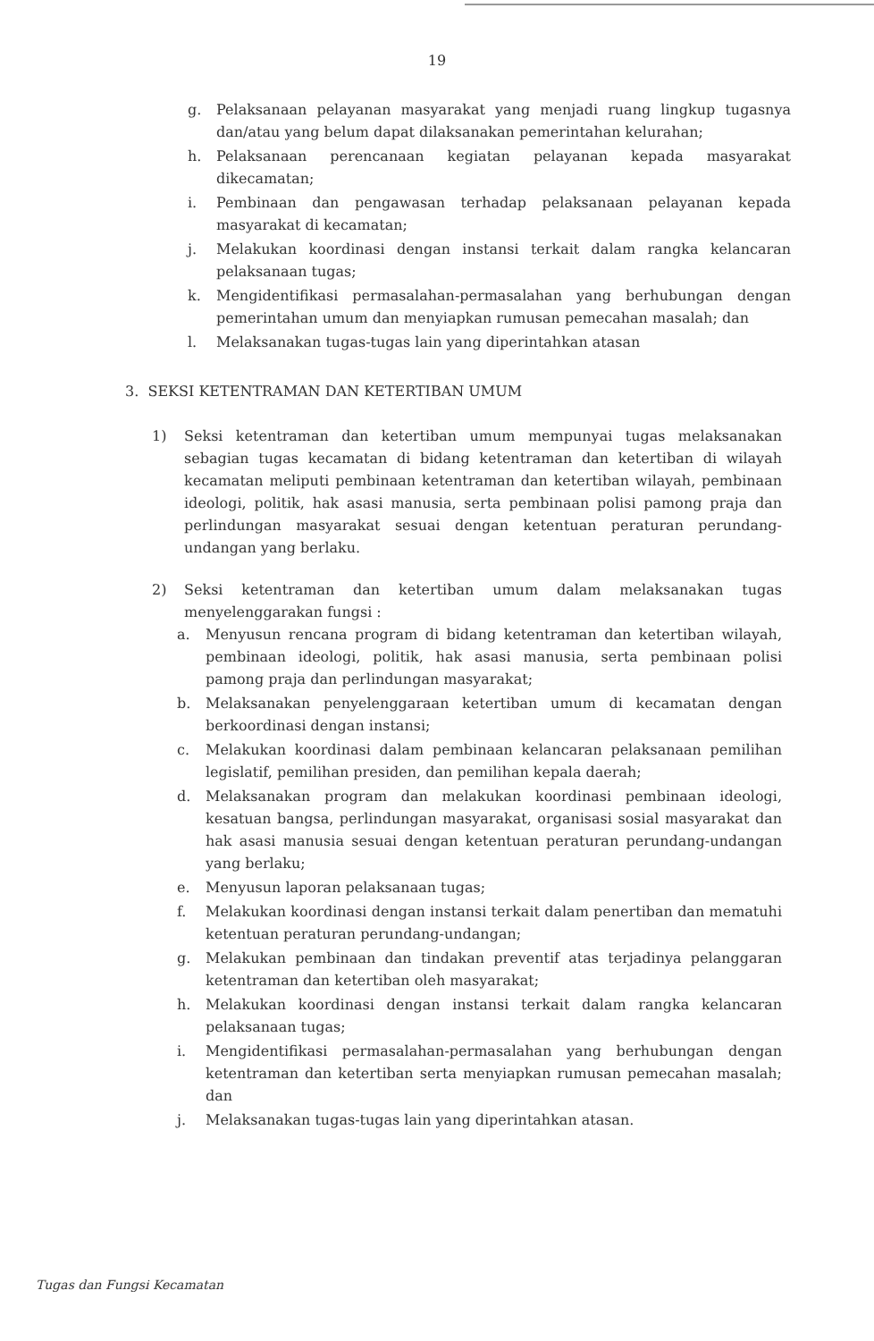19
g. Pelaksanaan pelayanan masyarakat yang menjadi ruang lingkup tugasnya dan/atau yang belum dapat dilaksanakan pemerintahan kelurahan;
h. Pelaksanaan perencanaan kegiatan pelayanan kepada masyarakat dikecamatan;
i. Pembinaan dan pengawasan terhadap pelaksanaan pelayanan kepada masyarakat di kecamatan;
j. Melakukan koordinasi dengan instansi terkait dalam rangka kelancaran pelaksanaan tugas;
k. Mengidentifikasi permasalahan-permasalahan yang berhubungan dengan pemerintahan umum dan menyiapkan rumusan pemecahan masalah; dan
l. Melaksanakan tugas-tugas lain yang diperintahkan atasan
3. SEKSI KETENTRAMAN DAN KETERTIBAN UMUM
1) Seksi ketentraman dan ketertiban umum mempunyai tugas melaksanakan sebagian tugas kecamatan di bidang ketentraman dan ketertiban di wilayah kecamatan meliputi pembinaan ketentraman dan ketertiban wilayah, pembinaan ideologi, politik, hak asasi manusia, serta pembinaan polisi pamong praja dan perlindungan masyarakat sesuai dengan ketentuan peraturan perundang-undangan yang berlaku.
2) Seksi ketentraman dan ketertiban umum dalam melaksanakan tugas menyelenggarakan fungsi :
a. Menyusun rencana program di bidang ketentraman dan ketertiban wilayah, pembinaan ideologi, politik, hak asasi manusia, serta pembinaan polisi pamong praja dan perlindungan masyarakat;
b. Melaksanakan penyelenggaraan ketertiban umum di kecamatan dengan berkoordinasi dengan instansi;
c. Melakukan koordinasi dalam pembinaan kelancaran pelaksanaan pemilihan legislatif, pemilihan presiden, dan pemilihan kepala daerah;
d. Melaksanakan program dan melakukan koordinasi pembinaan ideologi, kesatuan bangsa, perlindungan masyarakat, organisasi sosial masyarakat dan hak asasi manusia sesuai dengan ketentuan peraturan perundang-undangan yang berlaku;
e. Menyusun laporan pelaksanaan tugas;
f. Melakukan koordinasi dengan instansi terkait dalam penertiban dan mematuhi ketentuan peraturan perundang-undangan;
g. Melakukan pembinaan dan tindakan preventif atas terjadinya pelanggaran ketentraman dan ketertiban oleh masyarakat;
h. Melakukan koordinasi dengan instansi terkait dalam rangka kelancaran pelaksanaan tugas;
i. Mengidentifikasi permasalahan-permasalahan yang berhubungan dengan ketentraman dan ketertiban serta menyiapkan rumusan pemecahan masalah; dan
j. Melaksanakan tugas-tugas lain yang diperintahkan atasan.
Tugas dan Fungsi Kecamatan